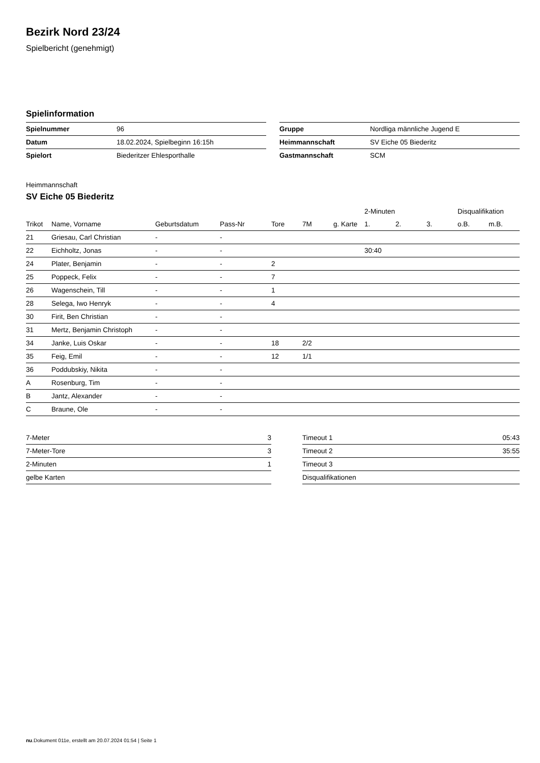Bezirk Nord 23/24
Spielbericht (genehmigt)
Spielinformation
| Spielnummer | 96 |
| Datum | 18.02.2024, Spielbeginn 16:15h |
| Spielort | Biederitzer Ehlesporthalle |
| Gruppe | Nordliga männliche Jugend E |
| Heimmannschaft | SV Eiche 05 Biederitz |
| Gastmannschaft | SCM |
Heimmannschaft
SV Eiche 05 Biederitz
| | | | | | | | 2-Minuten | | | Disqualifikation | |
| --- | --- | --- | --- | --- | --- | --- | --- | --- | --- | --- | --- |
| Trikot | Name, Vorname | Geburtsdatum | Pass-Nr | Tore | 7M | g. Karte | 1. | 2. | 3. | o.B. | m.B. |
| 21 | Griesau, Carl Christian | - | - | | | | | | | | |
| 22 | Eichholtz, Jonas | - | - | | | | 30:40 | | | | |
| 24 | Plater, Benjamin | - | - | 2 | | | | | | | |
| 25 | Poppeck, Felix | - | - | 7 | | | | | | | |
| 26 | Wagenschein, Till | - | - | 1 | | | | | | | |
| 28 | Selega, Iwo Henryk | - | - | 4 | | | | | | | |
| 30 | Firit, Ben Christian | - | - | | | | | | | | |
| 31 | Mertz, Benjamin Christoph | - | - | | | | | | | | |
| 34 | Janke, Luis Oskar | - | - | 18 | 2/2 | | | | | | |
| 35 | Feig, Emil | - | - | 12 | 1/1 | | | | | | |
| 36 | Poddubskiy, Nikita | - | - | | | | | | | | |
| A | Rosenburg, Tim | - | - | | | | | | | | |
| B | Jantz, Alexander | - | - | | | | | | | | |
| C | Braune, Ole | - | - | | | | | | | | |
| 7-Meter | 3 |
| 7-Meter-Tore | 3 |
| 2-Minuten | 1 |
| gelbe Karten | |
| Timeout 1 | 05:43 |
| Timeout 2 | 35:55 |
| Timeout 3 | |
| Disqualifikationen | |
nu.Dokument 011e, erstellt am 20.07.2024 01:54 | Seite 1